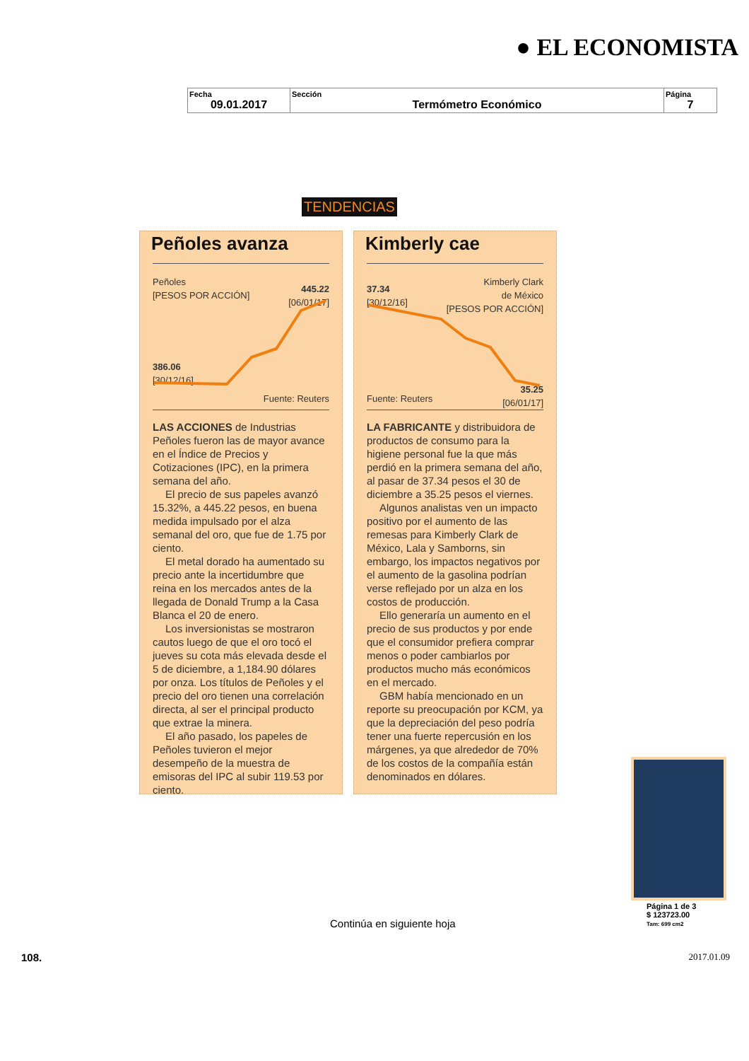● EL ECONOMISTA
| Fecha 09.01.2017 | Sección Termómetro Económico | Página 7 |
TENDENCIAS
Peñoles avanza
Peñoles
[PESOS POR ACCIÓN]
445.22
[06/01/17]
386.06
[30/12/16]
Fuente: Reuters
LAS ACCIONES de Industrias Peñoles fueron las de mayor avance en el Índice de Precios y Cotizaciones (IPC), en la primera semana del año.
El precio de sus papeles avanzó 15.32%, a 445.22 pesos, en buena medida impulsado por el alza semanal del oro, que fue de 1.75 por ciento.
El metal dorado ha aumentado su precio ante la incertidumbre que reina en los mercados antes de la llegada de Donald Trump a la Casa Blanca el 20 de enero.
Los inversionistas se mostraron cautos luego de que el oro tocó el jueves su cota más elevada desde el 5 de diciembre, a 1,184.90 dólares por onza. Los títulos de Peñoles y el precio del oro tienen una correlación directa, al ser el principal producto que extrae la minera.
El año pasado, los papeles de Peñoles tuvieron el mejor desempeño de la muestra de emisoras del IPC al subir 119.53 por ciento.
Kimberly cae
Kimberly Clark
de México
[PESOS POR ACCIÓN]
37.34
[30/12/16]
35.25
[06/01/17]
Fuente: Reuters
LA FABRICANTE y distribuidora de productos de consumo para la higiene personal fue la que más perdió en la primera semana del año, al pasar de 37.34 pesos el 30 de diciembre a 35.25 pesos el viernes.
Algunos analistas ven un impacto positivo por el aumento de las remesas para Kimberly Clark de México, Lala y Samborns, sin embargo, los impactos negativos por el aumento de la gasolina podrían verse reflejado por un alza en los costos de producción.
Ello generaría un aumento en el precio de sus productos y por ende que el consumidor prefiera comprar menos o poder cambiarlos por productos mucho más económicos en el mercado.
GBM había mencionado en un reporte su preocupación por KCM, ya que la depreciación del peso podría tener una fuerte repercusión en los márgenes, ya que alrededor de 70% de los costos de la compañía están denominados en dólares.
Página 1 de 3
$ 123723.00
Tam: 699 cm2
Continúa en siguiente hoja
108. 2017.01.09